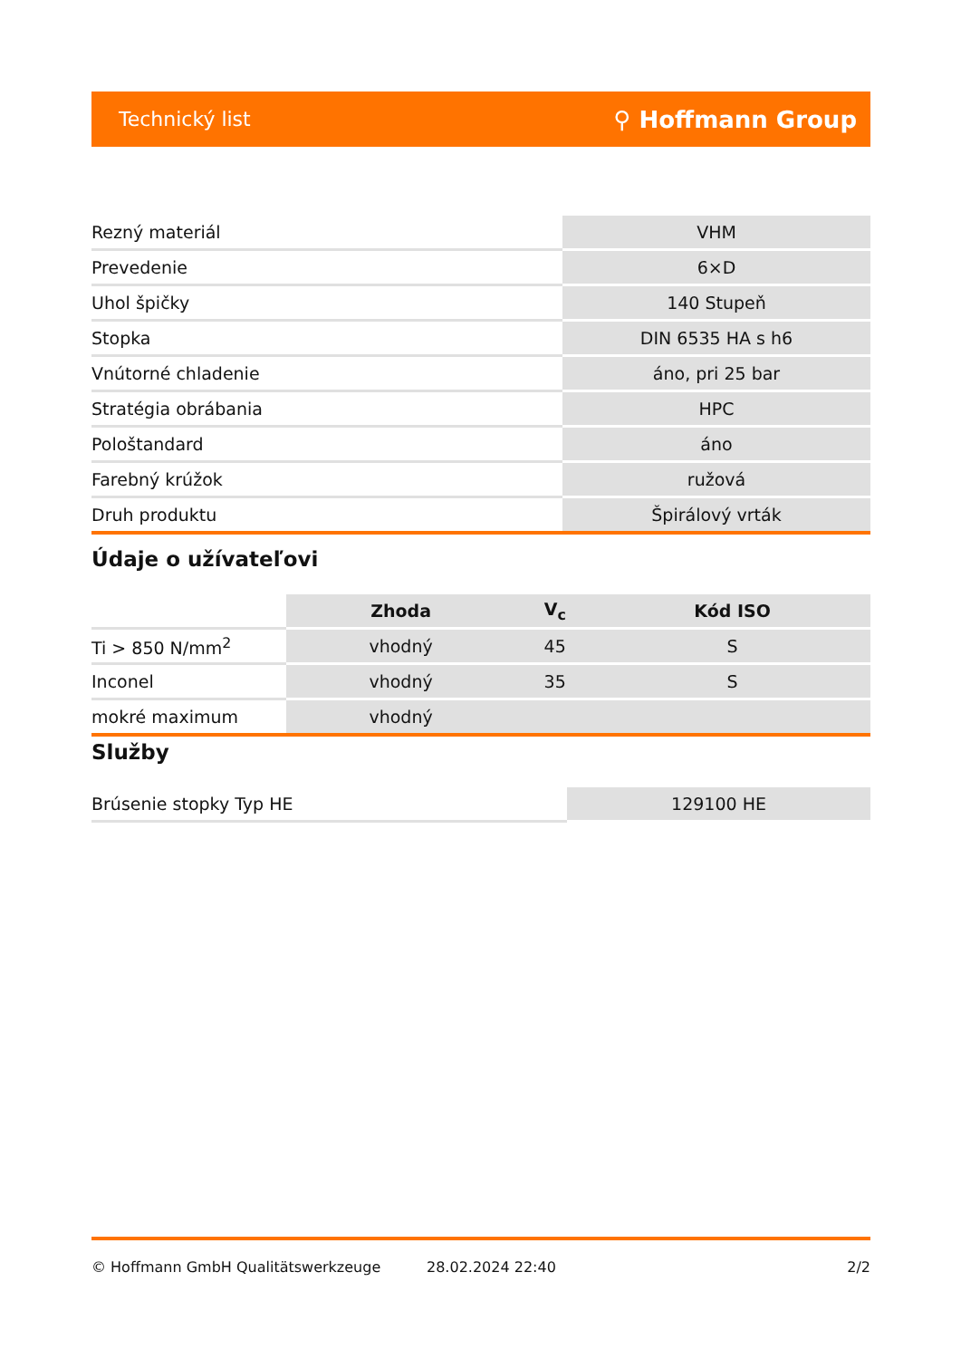Technický list ⚲ Hoffmann Group
| Rezný materiál | VHM |
| Prevedenie | 6×D |
| Uhol špičky | 140 Stupeň |
| Stopka | DIN 6535 HA s h6 |
| Vnútorné chladenie | áno, pri 25 bar |
| Stratégia obrábania | HPC |
| Pološtandard | áno |
| Farebný krúžok | ružová |
| Druh produktu | Špirálový vrták |
Údaje o užívateľovi
| | Zhoda | V<sub>c</sub> | Kód ISO |
| --- | --- | --- | --- |
| Ti > 850 N/mm<sup>2</sup> | vhodný | 45 | S |
| Inconel | vhodný | 35 | S |
| mokré maximum | vhodný | | |
Služby
| Brúsenie stopky Typ HE | 129100 HE |
© Hoffmann GmbH Qualitätswerkzeuge 28.02.2024 22:40 2/2